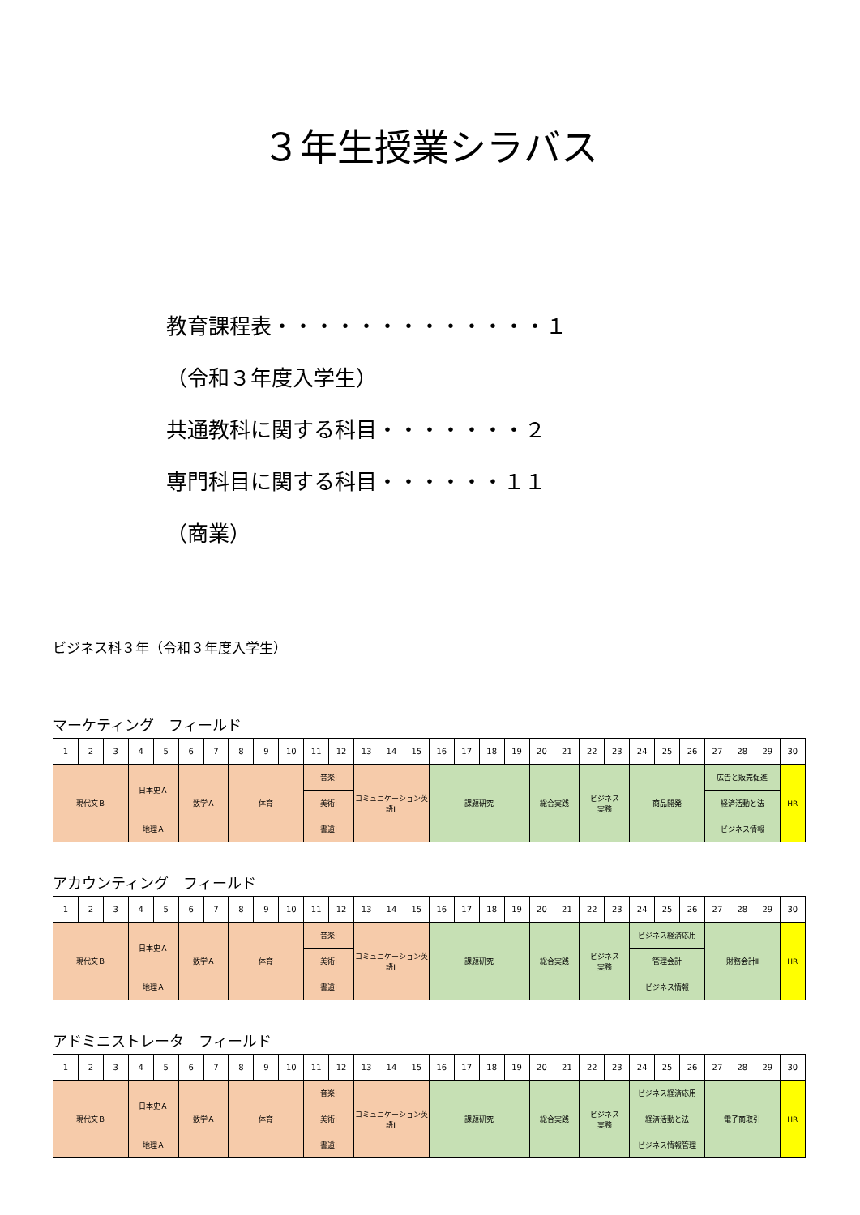３年生授業シラバス
教育課程表・・・・・・・・・・・・・１
（令和３年度入学生）
共通教科に関する科目・・・・・・・２
専門科目に関する科目・・・・・・１１
（商業）
ビジネス科３年（令和３年度入学生）
マーケティング　フィールド
| 1 | 2 | 3 | 4 | 5 | 6 | 7 | 8 | 9 | 10 | 11 | 12 | 13 | 14 | 15 | 16 | 17 | 18 | 19 | 20 | 21 | 22 | 23 | 24 | 25 | 26 | 27 | 28 | 29 | 30 |
| 現代文Ｂ | | | 日本史Ａ | | 数学Ａ | | 体育 | | | 音楽Ⅰ | | コミュニケーション英語Ⅱ | | | 課題研究 | | | | 総合実践 | | ビジネス 実務 | | 商品開発 | | | 広告と販売促進 | | | HR |
| | | | | | | | | | | 美術Ⅰ | | | | | | | | | | | | | | | | 経済活動と法 | | | |
| | | | 地理Ａ | | | | | | | 書道Ⅰ | | | | | | | | | | | | | | | | ビジネス情報 | | | |
アカウンティング　フィールド
| 1 | 2 | 3 | 4 | 5 | 6 | 7 | 8 | 9 | 10 | 11 | 12 | 13 | 14 | 15 | 16 | 17 | 18 | 19 | 20 | 21 | 22 | 23 | 24 | 25 | 26 | 27 | 28 | 29 | 30 |
| 現代文Ｂ | | | 日本史Ａ | | 数学Ａ | | 体育 | | | 音楽Ⅰ | | コミュニケーション英語Ⅱ | | | 課題研究 | | | | 総合実践 | | ビジネス 実務 | | ビジネス経済応用 | | | 財務会計Ⅱ | | | HR |
| | | | | | | | | | | 美術Ⅰ | | | | | | | | | | | | | 管理会計 | | | | | | |
| | | | 地理Ａ | | | | | | | 書道Ⅰ | | | | | | | | | | | | | ビジネス情報 | | | | | | |
アドミニストレータ　フィールド
| 1 | 2 | 3 | 4 | 5 | 6 | 7 | 8 | 9 | 10 | 11 | 12 | 13 | 14 | 15 | 16 | 17 | 18 | 19 | 20 | 21 | 22 | 23 | 24 | 25 | 26 | 27 | 28 | 29 | 30 |
| 現代文Ｂ | | | 日本史Ａ | | 数学Ａ | | 体育 | | | 音楽Ⅰ | | コミュニケーション英語Ⅱ | | | 課題研究 | | | | 総合実践 | | ビジネス 実務 | | ビジネス経済応用 | | | 電子商取引 | | | HR |
| | | | | | | | | | | 美術Ⅰ | | | | | | | | | | | | | 経済活動と法 | | | | | | |
| | | | 地理Ａ | | | | | | | 書道Ⅰ | | | | | | | | | | | | | ビジネス情報管理 | | | | | | |